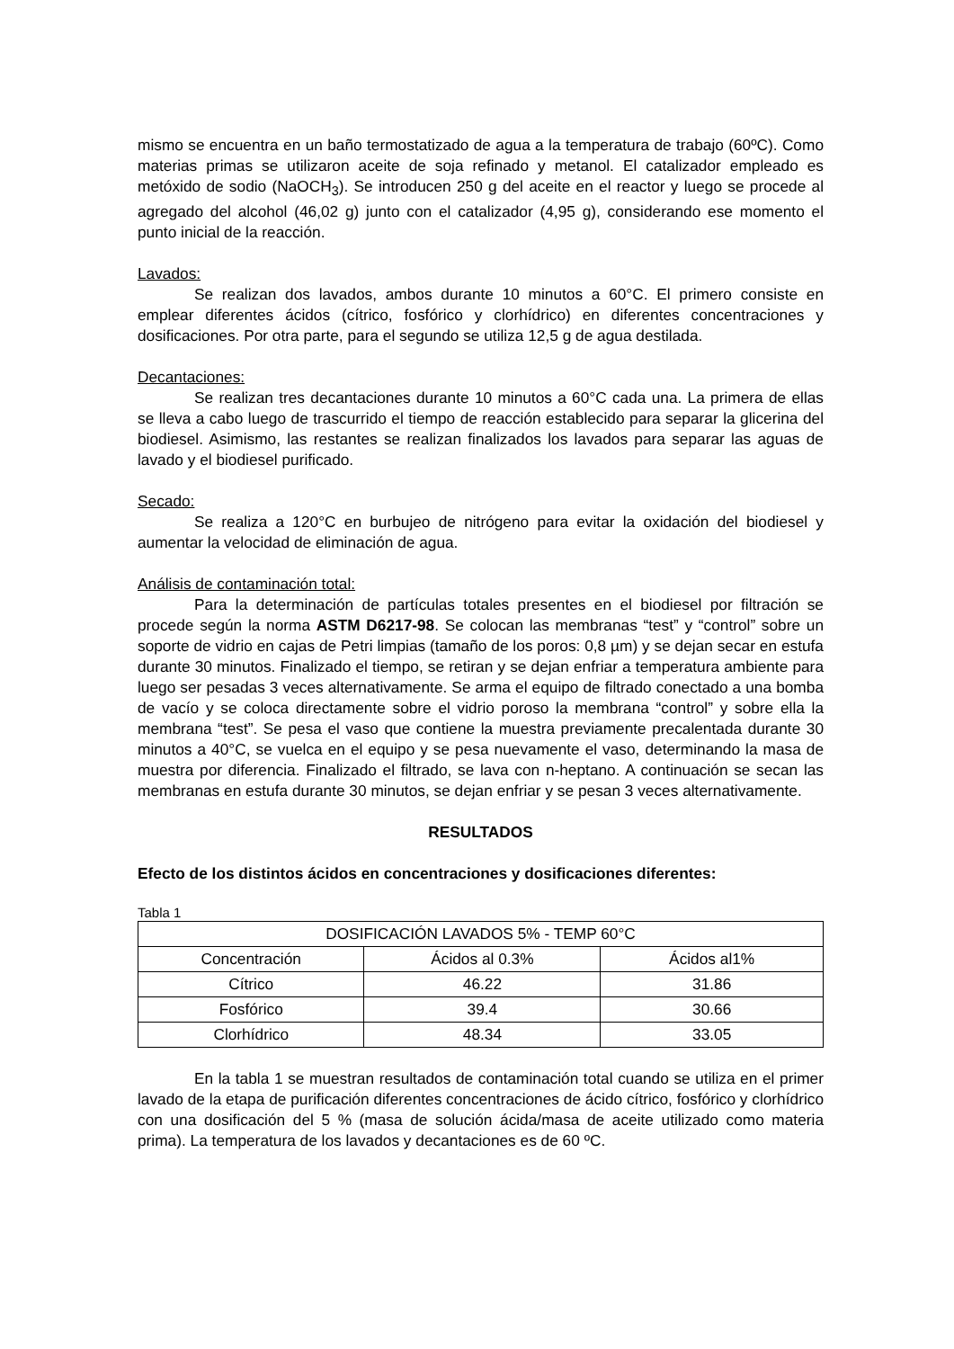mismo se encuentra en un baño termostatizado de agua a la temperatura de trabajo (60ºC). Como materias primas se utilizaron aceite de soja refinado y metanol. El catalizador empleado es metóxido de sodio (NaOCH<sub>3</sub>). Se introducen 250 g del aceite en el reactor y luego se procede al agregado del alcohol (46,02 g) junto con el catalizador (4,95 g), considerando ese momento el punto inicial de la reacción.
Lavados:
Se realizan dos lavados, ambos durante 10 minutos a 60°C. El primero consiste en emplear diferentes ácidos (cítrico, fosfórico y clorhídrico) en diferentes concentraciones y dosificaciones. Por otra parte, para el segundo se utiliza 12,5 g de agua destilada.
Decantaciones:
Se realizan tres decantaciones durante 10 minutos a 60°C cada una. La primera de ellas se lleva a cabo luego de trascurrido el tiempo de reacción establecido para separar la glicerina del biodiesel. Asimismo, las restantes se realizan finalizados los lavados para separar las aguas de lavado y el biodiesel purificado.
Secado:
Se realiza a 120°C en burbujeo de nitrógeno para evitar la oxidación del biodiesel y aumentar la velocidad de eliminación de agua.
Análisis de contaminación total:
Para la determinación de partículas totales presentes en el biodiesel por filtración se procede según la norma ASTM D6217-98. Se colocan las membranas “test” y “control” sobre un soporte de vidrio en cajas de Petri limpias (tamaño de los poros: 0,8 µm) y se dejan secar en estufa durante 30 minutos. Finalizado el tiempo, se retiran y se dejan enfriar a temperatura ambiente para luego ser pesadas 3 veces alternativamente. Se arma el equipo de filtrado conectado a una bomba de vacío y se coloca directamente sobre el vidrio poroso la membrana “control” y sobre ella la membrana “test”. Se pesa el vaso que contiene la muestra previamente precalentada durante 30 minutos a 40°C, se vuelca en el equipo y se pesa nuevamente el vaso, determinando la masa de muestra por diferencia. Finalizado el filtrado, se lava con n-heptano. A continuación se secan las membranas en estufa durante 30 minutos, se dejan enfriar y se pesan 3 veces alternativamente.
RESULTADOS
Efecto de los distintos ácidos en concentraciones y dosificaciones diferentes:
Tabla 1
| DOSIFICACIÓN LAVADOS 5% - TEMP 60°C | | |
| --- | --- | --- |
| Concentración | Ácidos al 0.3% | Ácidos al1% |
| Cítrico | 46.22 | 31.86 |
| Fosfórico | 39.4 | 30.66 |
| Clorhídrico | 48.34 | 33.05 |
En la tabla 1 se muestran resultados de contaminación total cuando se utiliza en el primer lavado de la etapa de purificación diferentes concentraciones de ácido cítrico, fosfórico y clorhídrico con una dosificación del 5 % (masa de solución ácida/masa de aceite utilizado como materia prima). La temperatura de los lavados y decantaciones es de 60 ºC.